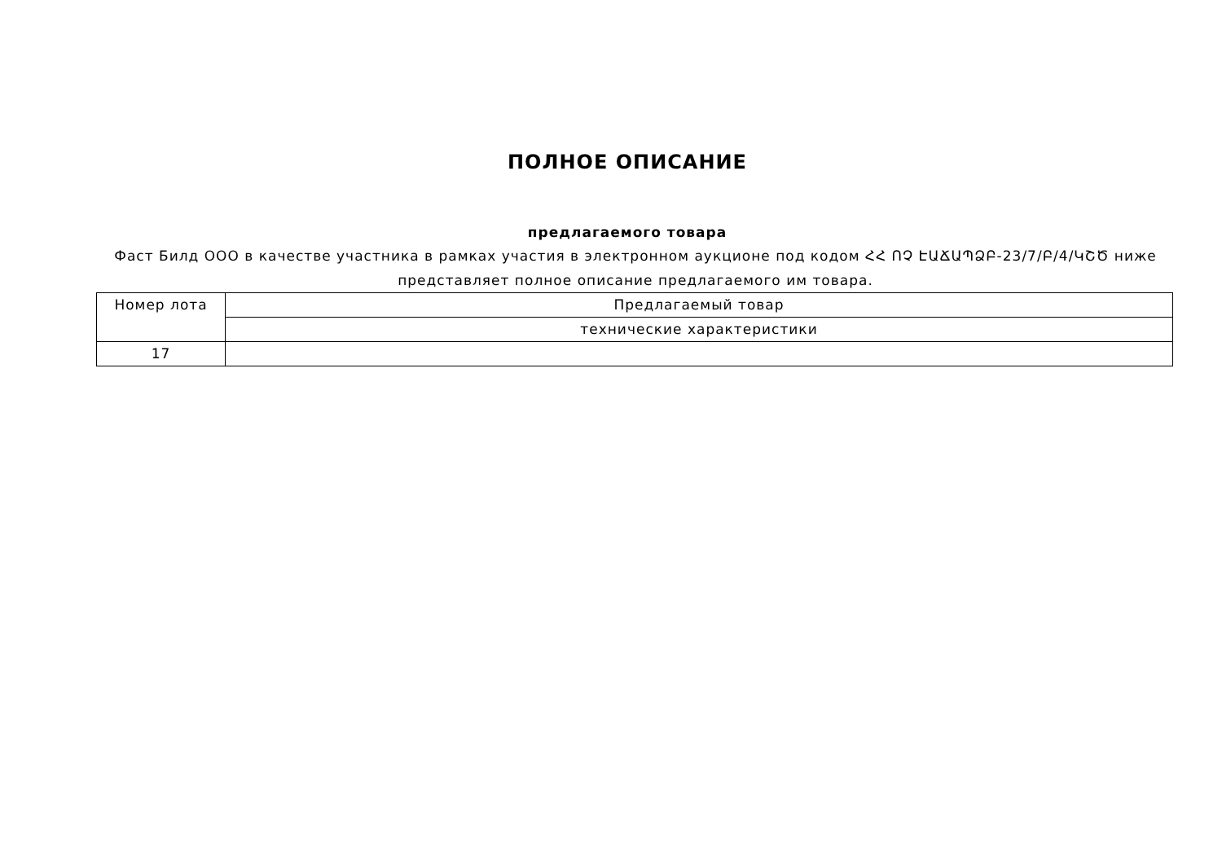ПОЛНОЕ ОПИСАНИЕ
предлагаемого товара
Фаст Билд ООО в качестве участника в рамках участия в электронном аукционе под кодом ՀՀ ՈՉ ԷԱՃԱՊՁԲ-23/7/Բ/4/ԿՇԾ ниже представляет полное описание предлагаемого им товара.
| Номер лота | Предлагаемый товар |
| | технические характеристики |
| 17 | |